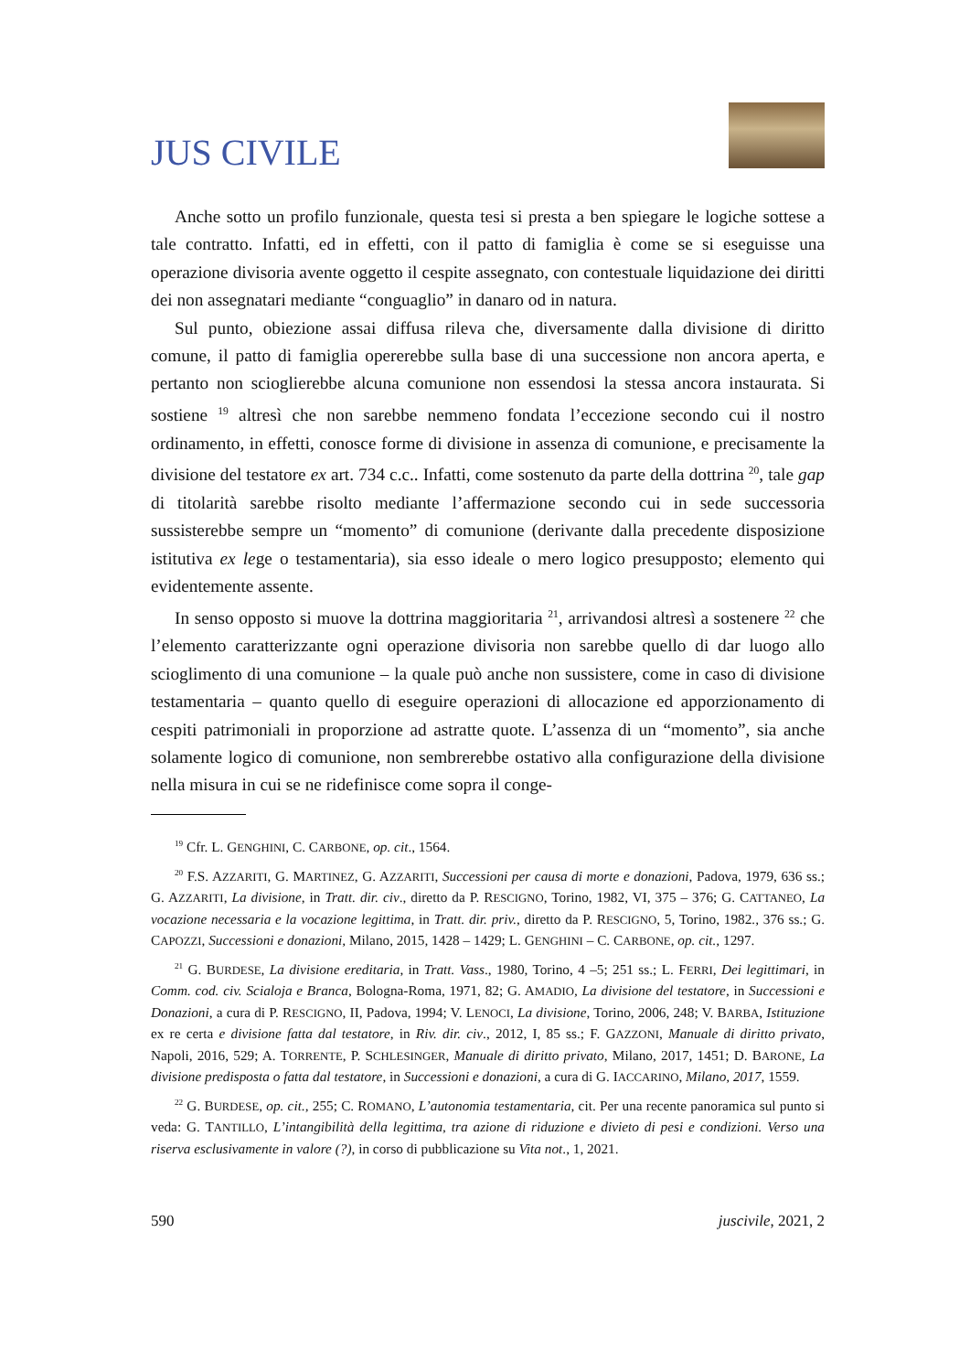JUS CIVILE
Anche sotto un profilo funzionale, questa tesi si presta a ben spiegare le logiche sottese a tale contratto. Infatti, ed in effetti, con il patto di famiglia è come se si eseguisse una operazione divisoria avente oggetto il cespite assegnato, con contestuale liquidazione dei diritti dei non assegnatari mediante “conguaglio” in danaro od in natura.
Sul punto, obiezione assai diffusa rileva che, diversamente dalla divisione di diritto comune, il patto di famiglia opererebbe sulla base di una successione non ancora aperta, e pertanto non scioglierebbe alcuna comunione non essendosi la stessa ancora instaurata. Si sostiene <sup>19</sup> altresì che non sarebbe nemmeno fondata l’eccezione secondo cui il nostro ordinamento, in effetti, conosce forme di divisione in assenza di comunione, e precisamente la divisione del testatore ex art. 734 c.c.. Infatti, come sostenuto da parte della dottrina <sup>20</sup>, tale gap di titolarità sarebbe risolto mediante l’affermazione secondo cui in sede successoria sussisterebbe sempre un “momento” di comunione (derivante dalla precedente disposizione istitutiva ex lege o testamentaria), sia esso ideale o mero logico presupposto; elemento qui evidentemente assente.
In senso opposto si muove la dottrina maggioritaria <sup>21</sup>, arrivandosi altresì a sostenere <sup>22</sup> che l’elemento caratterizzante ogni operazione divisoria non sarebbe quello di dar luogo allo scioglimento di una comunione – la quale può anche non sussistere, come in caso di divisione testamentaria – quanto quello di eseguire operazioni di allocazione ed apporzionamento di cespiti patrimoniali in proporzione ad astratte quote. L’assenza di un “momento”, sia anche solamente logico di comunione, non sembrerebbe ostativo alla configurazione della divisione nella misura in cui se ne ridefinisce come sopra il conge-
<sup>19</sup> Cfr. L. GENGHINI, C. CARBONE, op. cit., 1564.
<sup>20</sup> F.S. AZZARITI, G. MARTINEZ, G. AZZARITI, Successioni per causa di morte e donazioni, Padova, 1979, 636 ss.; G. AZZARITI, La divisione, in Tratt. dir. civ., diretto da P. RESCIGNO, Torino, 1982, VI, 375 – 376; G. CATTANEO, La vocazione necessaria e la vocazione legittima, in Tratt. dir. priv., diretto da P. RESCIGNO, 5, Torino, 1982., 376 ss.; G. CAPOZZI, Successioni e donazioni, Milano, 2015, 1428 – 1429; L. GENGHINI – C. CARBONE, op. cit., 1297.
<sup>21</sup> G. BURDESE, La divisione ereditaria, in Tratt. Vass., 1980, Torino, 4 –5; 251 ss.; L. FERRI, Dei legittimari, in Comm. cod. civ. Scialoja e Branca, Bologna-Roma, 1971, 82; G. AMADIO, La divisione del testatore, in Successioni e Donazioni, a cura di P. RESCIGNO, II, Padova, 1994; V. LENOCI, La divisione, Torino, 2006, 248; V. BARBA, Istituzione ex re certa e divisione fatta dal testatore, in Riv. dir. civ., 2012, I, 85 ss.; F. GAZZONI, Manuale di diritto privato, Napoli, 2016, 529; A. TORRENTE, P. SCHLESINGER, Manuale di diritto privato, Milano, 2017, 1451; D. BARONE, La divisione predisposta o fatta dal testatore, in Successioni e donazioni, a cura di G. IACCARINO, Milano, 2017, 1559.
<sup>22</sup> G. BURDESE, op. cit., 255; C. ROMANO, L’autonomia testamentaria, cit. Per una recente panoramica sul punto si veda: G. TANTILLO, L’intangibilità della legittima, tra azione di riduzione e divieto di pesi e condizioni. Verso una riserva esclusivamente in valore (?), in corso di pubblicazione su Vita not., 1, 2021.
590 juscivile, 2021, 2